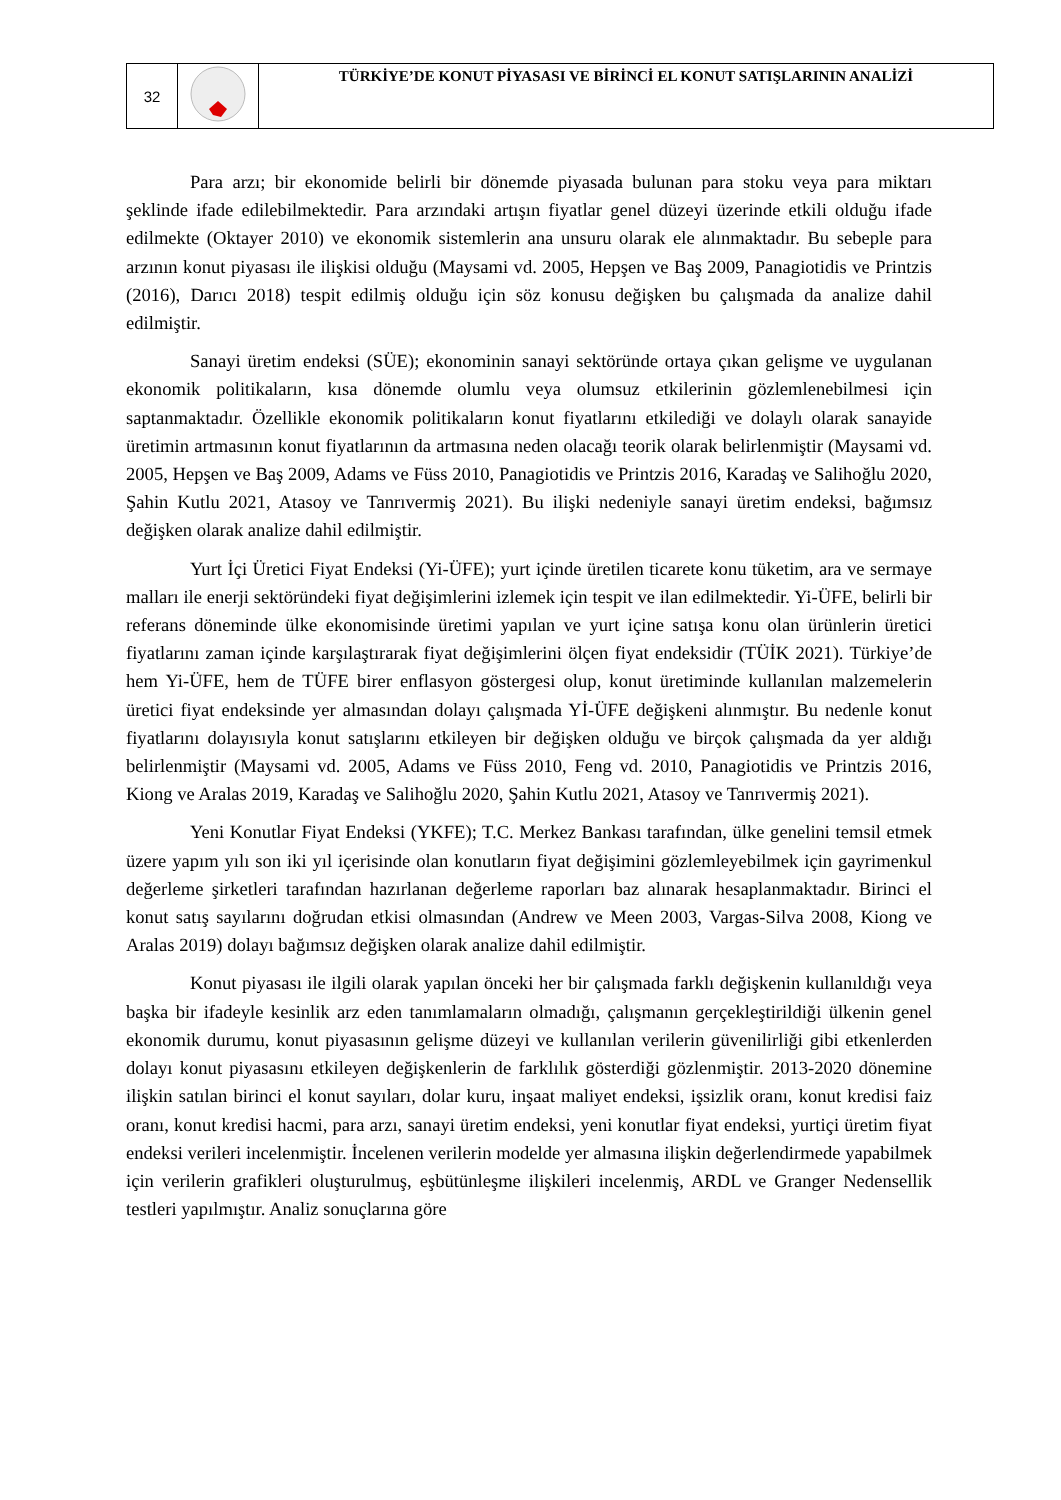| 32 | | TÜRKİYE’DE KONUT PİYASASI VE BİRİNCİ EL KONUT SATIŞLARININ ANALİZİ |
Para arzı; bir ekonomide belirli bir dönemde piyasada bulunan para stoku veya para miktarı şeklinde ifade edilebilmektedir. Para arzındaki artışın fiyatlar genel düzeyi üzerinde etkili olduğu ifade edilmekte (Oktayer 2010) ve ekonomik sistemlerin ana unsuru olarak ele alınmaktadır. Bu sebeple para arzının konut piyasası ile ilişkisi olduğu (Maysami vd. 2005, Hepşen ve Baş 2009, Panagiotidis ve Printzis (2016), Darıcı 2018) tespit edilmiş olduğu için söz konusu değişken bu çalışmada da analize dahil edilmiştir.
Sanayi üretim endeksi (SÜE); ekonominin sanayi sektöründe ortaya çıkan gelişme ve uygulanan ekonomik politikaların, kısa dönemde olumlu veya olumsuz etkilerinin gözlemlenebilmesi için saptanmaktadır. Özellikle ekonomik politikaların konut fiyatlarını etkilediği ve dolaylı olarak sanayide üretimin artmasının konut fiyatlarının da artmasına neden olacağı teorik olarak belirlenmiştir (Maysami vd. 2005, Hepşen ve Baş 2009, Adams ve Füss 2010, Panagiotidis ve Printzis 2016, Karadaş ve Salihoğlu 2020, Şahin Kutlu 2021, Atasoy ve Tanrıvermiş 2021). Bu ilişki nedeniyle sanayi üretim endeksi, bağımsız değişken olarak analize dahil edilmiştir.
Yurt İçi Üretici Fiyat Endeksi (Yi-ÜFE); yurt içinde üretilen ticarete konu tüketim, ara ve sermaye malları ile enerji sektöründeki fiyat değişimlerini izlemek için tespit ve ilan edilmektedir. Yi-ÜFE, belirli bir referans döneminde ülke ekonomisinde üretimi yapılan ve yurt içine satışa konu olan ürünlerin üretici fiyatlarını zaman içinde karşılaştırarak fiyat değişimlerini ölçen fiyat endeksidir (TÜİK 2021). Türkiye’de hem Yi-ÜFE, hem de TÜFE birer enflasyon göstergesi olup, konut üretiminde kullanılan malzemelerin üretici fiyat endeksinde yer almasından dolayı çalışmada Yİ-ÜFE değişkeni alınmıştır. Bu nedenle konut fiyatlarını dolayısıyla konut satışlarını etkileyen bir değişken olduğu ve birçok çalışmada da yer aldığı belirlenmiştir (Maysami vd. 2005, Adams ve Füss 2010, Feng vd. 2010, Panagiotidis ve Printzis 2016, Kiong ve Aralas 2019, Karadaş ve Salihoğlu 2020, Şahin Kutlu 2021, Atasoy ve Tanrıvermiş 2021).
Yeni Konutlar Fiyat Endeksi (YKFE); T.C. Merkez Bankası tarafından, ülke genelini temsil etmek üzere yapım yılı son iki yıl içerisinde olan konutların fiyat değişimini gözlemleyebilmek için gayrimenkul değerleme şirketleri tarafından hazırlanan değerleme raporları baz alınarak hesaplanmaktadır. Birinci el konut satış sayılarını doğrudan etkisi olmasından (Andrew ve Meen 2003, Vargas-Silva 2008, Kiong ve Aralas 2019) dolayı bağımsız değişken olarak analize dahil edilmiştir.
Konut piyasası ile ilgili olarak yapılan önceki her bir çalışmada farklı değişkenin kullanıldığı veya başka bir ifadeyle kesinlik arz eden tanımlamaların olmadığı, çalışmanın gerçekleştirildiği ülkenin genel ekonomik durumu, konut piyasasının gelişme düzeyi ve kullanılan verilerin güvenilirliği gibi etkenlerden dolayı konut piyasasını etkileyen değişkenlerin de farklılık gösterdiği gözlenmiştir. 2013-2020 dönemine ilişkin satılan birinci el konut sayıları, dolar kuru, inşaat maliyet endeksi, işsizlik oranı, konut kredisi faiz oranı, konut kredisi hacmi, para arzı, sanayi üretim endeksi, yeni konutlar fiyat endeksi, yurtiçi üretim fiyat endeksi verileri incelenmiştir. İncelenen verilerin modelde yer almasına ilişkin değerlendirmede yapabilmek için verilerin grafikleri oluşturulmuş, eşbütünleşme ilişkileri incelenmiş, ARDL ve Granger Nedensellik testleri yapılmıştır. Analiz sonuçlarına göre